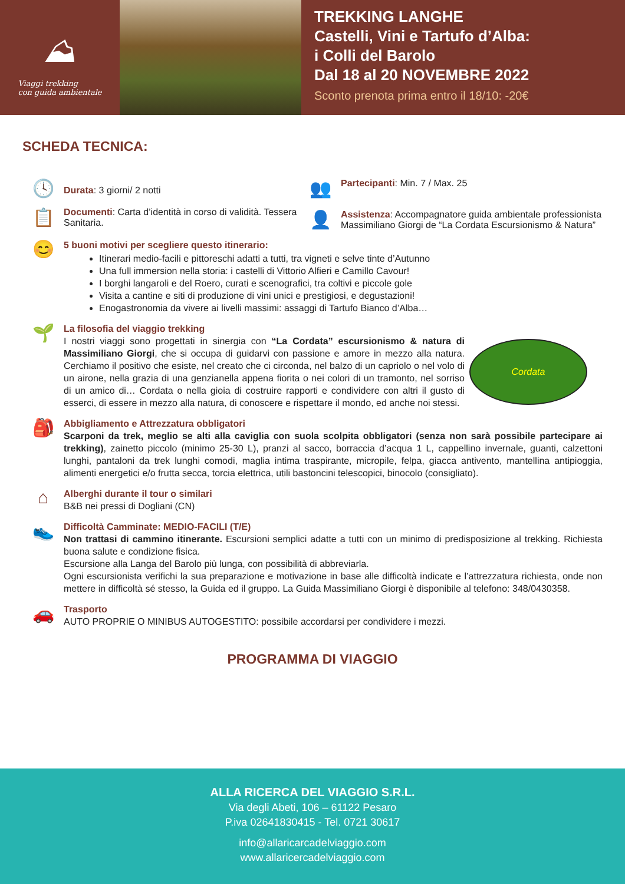⛰
Viaggi trekking
con guida ambientale
TREKKING LANGHE
Castelli, Vini e Tartufo d’Alba:
i Colli del Barolo
Dal 18 al 20 NOVEMBRE 2022
Sconto prenota prima entro il 18/10: -20€
SCHEDA TECNICA:
🕓
Durata: 3 giorni/ 2 notti
📋
Documenti: Carta d’identità in corso di validità. Tessera Sanitaria.
👥
Partecipanti: Min. 7 / Max. 25
👤
Assistenza: Accompagnatore guida ambientale professionista Massimiliano Giorgi de “La Cordata Escursionismo & Natura”
😊
5 buoni motivi per scegliere questo itinerario:
Itinerari medio-facili e pittoreschi adatti a tutti, tra vigneti e selve tinte d’Autunno
Una full immersion nella storia: i castelli di Vittorio Alfieri e Camillo Cavour!
I borghi langaroli e del Roero, curati e scenografici, tra coltivi e piccole gole
Visita a cantine e siti di produzione di vini unici e prestigiosi, e degustazioni!
Enogastronomia da vivere ai livelli massimi: assaggi di Tartufo Bianco d’Alba…
🌱
La filosofia del viaggio trekking
I nostri viaggi sono progettati in sinergia con “La Cordata” escursionismo & natura di Massimiliano Giorgi, che si occupa di guidarvi con passione e amore in mezzo alla natura. Cerchiamo il positivo che esiste, nel creato che ci circonda, nel balzo di un capriolo o nel volo di un airone, nella grazia di una genzianella appena fiorita o nei colori di un tramonto, nel sorriso di un amico di… Cordata o nella gioia di costruire rapporti e condividere con altri il gusto di esserci, di essere in mezzo alla natura, di conoscere e rispettare il mondo, ed anche noi stessi.
Cordata
🎒
Abbigliamento e Attrezzatura obbligatori
Scarponi da trek, meglio se alti alla caviglia con suola scolpita obbligatori (senza non sarà possibile partecipare ai trekking), zainetto piccolo (minimo 25-30 L), pranzi al sacco, borraccia d’acqua 1 L, cappellino invernale, guanti, calzettoni lunghi, pantaloni da trek lunghi comodi, maglia intima traspirante, micropile, felpa, giacca antivento, mantellina antipioggia, alimenti energetici e/o frutta secca, torcia elettrica, utili bastoncini telescopici, binocolo (consigliato).
⌂
Alberghi durante il tour o similari
B&B nei pressi di Dogliani (CN)
👟
Difficoltà Camminate: MEDIO-FACILI (T/E)
Non trattasi di cammino itinerante. Escursioni semplici adatte a tutti con un minimo di predisposizione al trekking. Richiesta buona salute e condizione fisica.
Escursione alla Langa del Barolo più lunga, con possibilità di abbreviarla.
Ogni escursionista verifichi la sua preparazione e motivazione in base alle difficoltà indicate e l’attrezzatura richiesta, onde non mettere in difficoltà sé stesso, la Guida ed il gruppo. La Guida Massimiliano Giorgi è disponibile al telefono: 348/0430358.
🚗
Trasporto
AUTO PROPRIE O MINIBUS AUTOGESTITO: possibile accordarsi per condividere i mezzi.
PROGRAMMA DI VIAGGIO
ALLA RICERCA DEL VIAGGIO S.R.L.
Via degli Abeti, 106 – 61122 Pesaro
P.iva 02641830415 - Tel. 0721 30617
info@allaricarcadelviaggio.com
www.allaricercadelviaggio.com